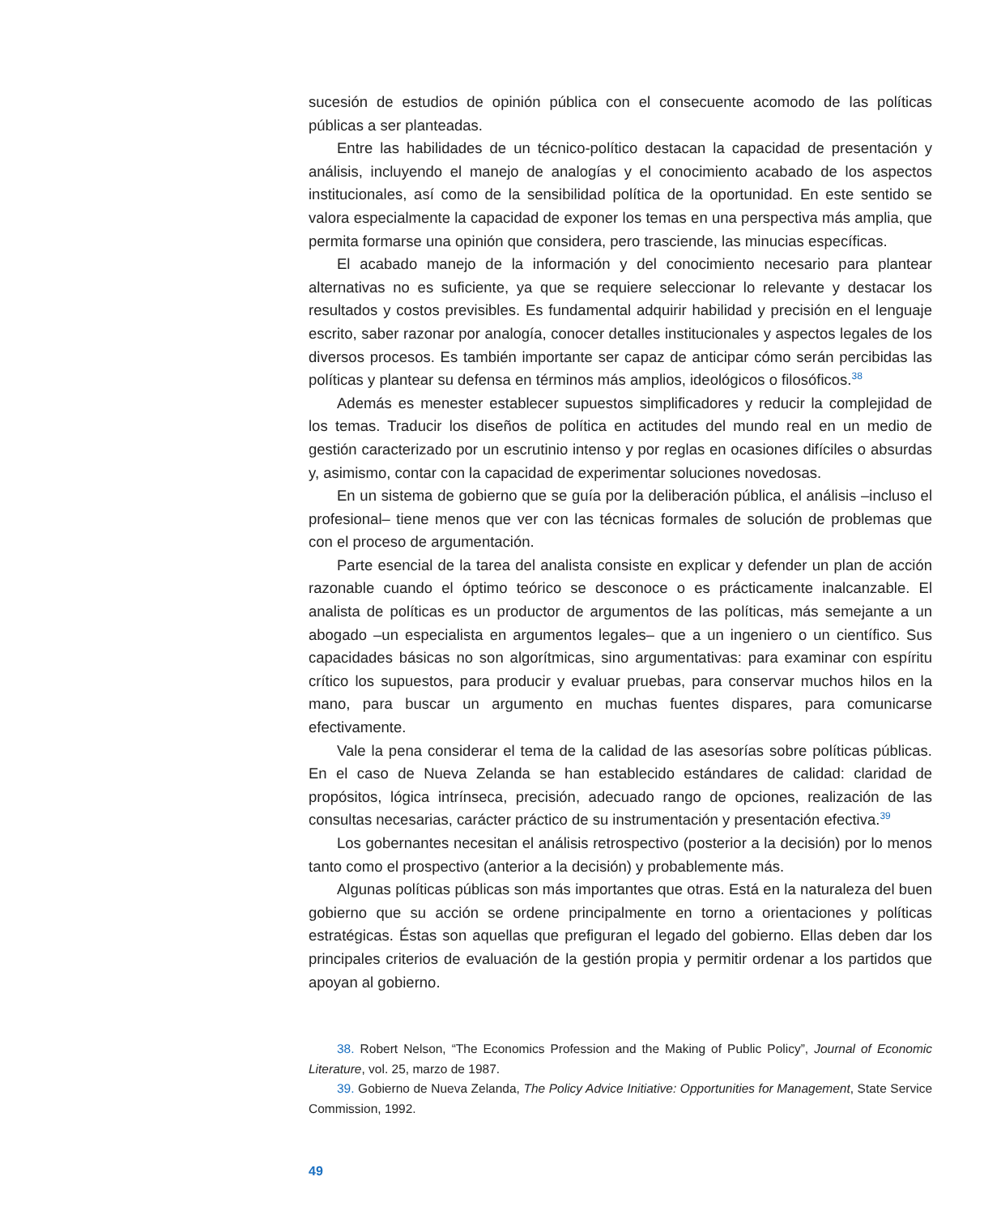sucesión de estudios de opinión pública con el consecuente acomodo de las políticas públicas a ser planteadas.
Entre las habilidades de un técnico-político destacan la capacidad de presentación y análisis, incluyendo el manejo de analogías y el conocimiento acabado de los aspectos institucionales, así como de la sensibilidad política de la oportunidad. En este sentido se valora especialmente la capacidad de exponer los temas en una perspectiva más amplia, que permita formarse una opinión que considera, pero trasciende, las minucias específicas.
El acabado manejo de la información y del conocimiento necesario para plantear alternativas no es suficiente, ya que se requiere seleccionar lo relevante y destacar los resultados y costos previsibles. Es fundamental adquirir habilidad y precisión en el lenguaje escrito, saber razonar por analogía, conocer detalles institucionales y aspectos legales de los diversos procesos. Es también importante ser capaz de anticipar cómo serán percibidas las políticas y plantear su defensa en términos más amplios, ideológicos o filosóficos.<sup>38</sup>
Además es menester establecer supuestos simplificadores y reducir la complejidad de los temas. Traducir los diseños de política en actitudes del mundo real en un medio de gestión caracterizado por un escrutinio intenso y por reglas en ocasiones difíciles o absurdas y, asimismo, contar con la capacidad de experimentar soluciones novedosas.
En un sistema de gobierno que se guía por la deliberación pública, el análisis –incluso el profesional– tiene menos que ver con las técnicas formales de solución de problemas que con el proceso de argumentación.
Parte esencial de la tarea del analista consiste en explicar y defender un plan de acción razonable cuando el óptimo teórico se desconoce o es prácticamente inalcanzable. El analista de políticas es un productor de argumentos de las políticas, más semejante a un abogado –un especialista en argumentos legales– que a un ingeniero o un científico. Sus capacidades básicas no son algorítmicas, sino argumentativas: para examinar con espíritu crítico los supuestos, para producir y evaluar pruebas, para conservar muchos hilos en la mano, para buscar un argumento en muchas fuentes dispares, para comunicarse efectivamente.
Vale la pena considerar el tema de la calidad de las asesorías sobre políticas públicas. En el caso de Nueva Zelanda se han establecido estándares de calidad: claridad de propósitos, lógica intrínseca, precisión, adecuado rango de opciones, realización de las consultas necesarias, carácter práctico de su instrumentación y presentación efectiva.<sup>39</sup>
Los gobernantes necesitan el análisis retrospectivo (posterior a la decisión) por lo menos tanto como el prospectivo (anterior a la decisión) y probablemente más.
Algunas políticas públicas son más importantes que otras. Está en la naturaleza del buen gobierno que su acción se ordene principalmente en torno a orientaciones y políticas estratégicas. Éstas son aquellas que prefiguran el legado del gobierno. Ellas deben dar los principales criterios de evaluación de la gestión propia y permitir ordenar a los partidos que apoyan al gobierno.
38. Robert Nelson, “The Economics Profession and the Making of Public Policy”, Journal of Economic Literature, vol. 25, marzo de 1987.
39. Gobierno de Nueva Zelanda, The Policy Advice Initiative: Opportunities for Management, State Service Commission, 1992.
49